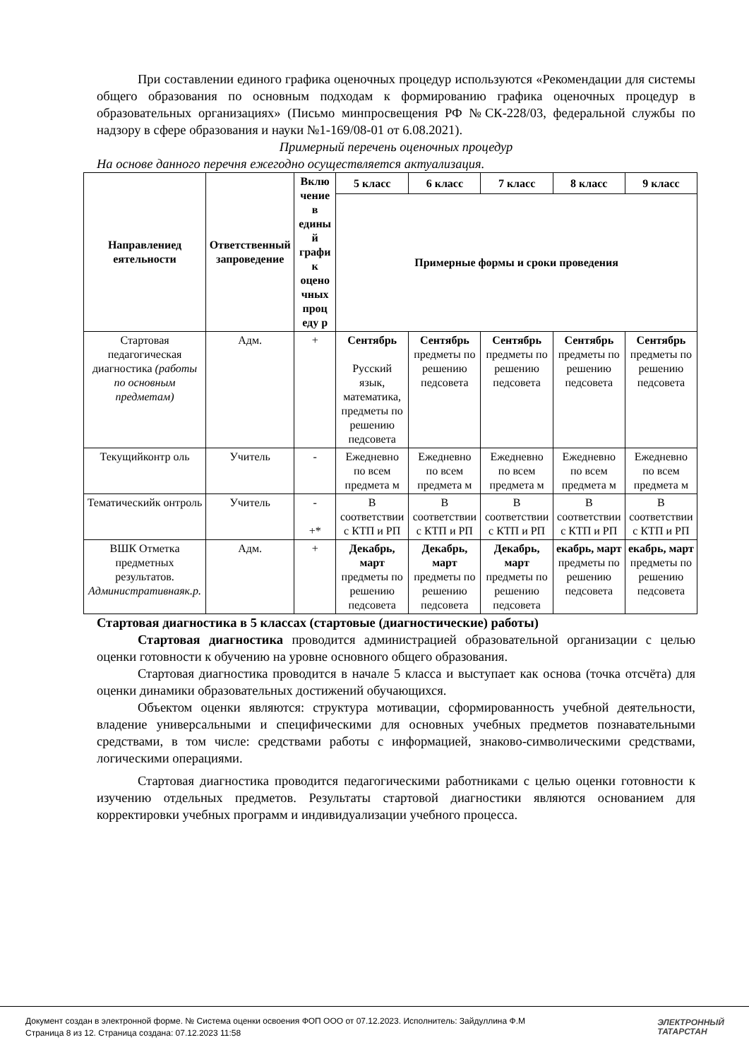При составлении единого графика оценочных процедур используются «Рекомендации для системы общего образования по основным подходам к формированию графика оценочных процедур в образовательных организациях» (Письмо минпросвещения РФ №СК-228/03, федеральной службы по надзору в сфере образования и науки №1-169/08-01 от 6.08.2021).
Примерный перечень оценочных процедур
На основе данного перечня ежегодно осуществляется актуализация.
| Направлениед еятельности | Ответственный запроведение | Вклю чение в едины й графи к оцено чных проц еду р | 5 класс | 6 класс | 7 класс | 8 класс | 9 класс |
| --- | --- | --- | --- | --- | --- | --- | --- |
| | | | Примерные формы и сроки проведения | | | | |
| Стартовая педагогическая диагностика (работы по основным предметам) | Адм. | + | Сентябрь Русский язык, математика, предметы по решению педсовета | Сентябрь предметы по решению педсовета | Сентябрь предметы по решению педсовета | Сентябрь предметы по решению педсовета | Сентябрь предметы по решению педсовета |
| Текущийконтр оль | Учитель | - | Ежедневно по всем предмета м | Ежедневно по всем предмета м | Ежедневно по всем предмета м | Ежедневно по всем предмета м | Ежедневно по всем предмета м |
| Тематическийк онтроль | Учитель | - +* | В соответствии с КТП и РП | В соответствии с КТП и РП | В соответствии с КТП и РП | В соответствии с КТП и РП | В соответствии с КТП и РП |
| ВШК Отметка предметных результатов. Административнаяк.р. | Адм. | + | Декабрь, март предметы по решению педсовета | Декабрь, март предметы по решению педсовета | Декабрь, март предметы по решению педсовета | екабрь, март предметы по решению педсовета | екабрь, март предметы по решению педсовета |
Стартовая диагностика в 5 классах (стартовые (диагностические) работы)
Стартовая диагностика проводится администрацией образовательной организации с целью оценки готовности к обучению на уровне основного общего образования.
Стартовая диагностика проводится в начале 5 класса и выступает как основа (точка отсчёта) для оценки динамики образовательных достижений обучающихся.
Объектом оценки являются: структура мотивации, сформированность учебной деятельности, владение универсальными и специфическими для основных учебных предметов познавательными средствами, в том числе: средствами работы с информацией, знаково-символическими средствами, логическими операциями.
Стартовая диагностика проводится педагогическими работниками с целью оценки готовности к изучению отдельных предметов. Результаты стартовой диагностики являются основанием для корректировки учебных программ и индивидуализации учебного процесса.
Документ создан в электронной форме. № Система оценки освоения ФОП ООО от 07.12.2023. Исполнитель: Зайдуллина Ф.М
Страница 8 из 12. Страница создана: 07.12.2023 11:58
ЭЛЕКТРОННЫЙ
ТАТАРСТАН